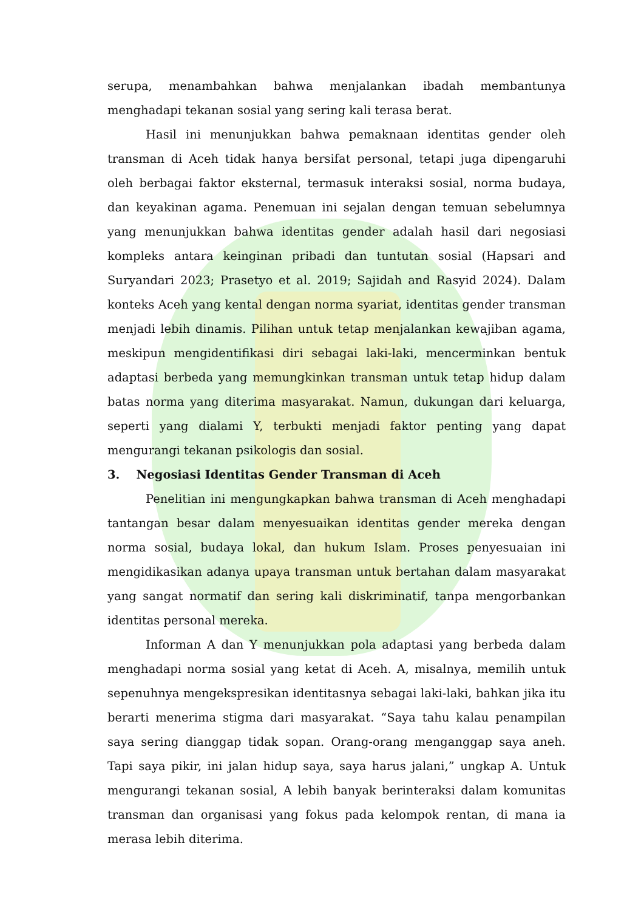serupa, menambahkan bahwa menjalankan ibadah membantunya menghadapi tekanan sosial yang sering kali terasa berat.
Hasil ini menunjukkan bahwa pemaknaan identitas gender oleh transman di Aceh tidak hanya bersifat personal, tetapi juga dipengaruhi oleh berbagai faktor eksternal, termasuk interaksi sosial, norma budaya, dan keyakinan agama. Penemuan ini sejalan dengan temuan sebelumnya yang menunjukkan bahwa identitas gender adalah hasil dari negosiasi kompleks antara keinginan pribadi dan tuntutan sosial (Hapsari and Suryandari 2023; Prasetyo et al. 2019; Sajidah and Rasyid 2024). Dalam konteks Aceh yang kental dengan norma syariat, identitas gender transman menjadi lebih dinamis. Pilihan untuk tetap menjalankan kewajiban agama, meskipun mengidentifikasi diri sebagai laki-laki, mencerminkan bentuk adaptasi berbeda yang memungkinkan transman untuk tetap hidup dalam batas norma yang diterima masyarakat. Namun, dukungan dari keluarga, seperti yang dialami Y, terbukti menjadi faktor penting yang dapat mengurangi tekanan psikologis dan sosial.
3. Negosiasi Identitas Gender Transman di Aceh
Penelitian ini mengungkapkan bahwa transman di Aceh menghadapi tantangan besar dalam menyesuaikan identitas gender mereka dengan norma sosial, budaya lokal, dan hukum Islam. Proses penyesuaian ini mengidikasikan adanya upaya transman untuk bertahan dalam masyarakat yang sangat normatif dan sering kali diskriminatif, tanpa mengorbankan identitas personal mereka.
Informan A dan Y menunjukkan pola adaptasi yang berbeda dalam menghadapi norma sosial yang ketat di Aceh. A, misalnya, memilih untuk sepenuhnya mengekspresikan identitasnya sebagai laki-laki, bahkan jika itu berarti menerima stigma dari masyarakat. “Saya tahu kalau penampilan saya sering dianggap tidak sopan. Orang-orang menganggap saya aneh. Tapi saya pikir, ini jalan hidup saya, saya harus jalani,” ungkap A. Untuk mengurangi tekanan sosial, A lebih banyak berinteraksi dalam komunitas transman dan organisasi yang fokus pada kelompok rentan, di mana ia merasa lebih diterima.